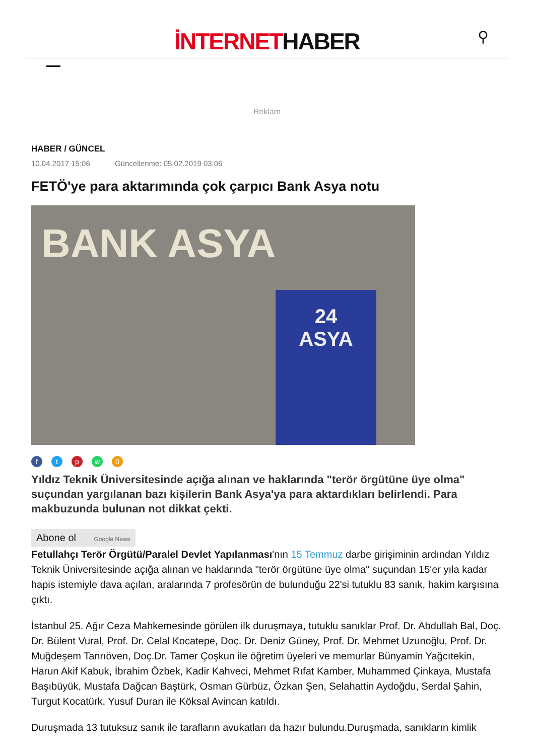İNTERNETHABER
⚲
Reklam
HABER / GÜNCEL
10.04.2017 15:06 Güncellenme: 05.02.2019 03:06
FETÖ'ye para aktarımında çok çarpıcı Bank Asya notu
BANK ASYA
24
ASYA
ftpw 0
Yıldız Teknik Üniversitesinde açığa alınan ve haklarında "terör örgütüne üye olma" suçundan yargılanan bazı kişilerin Bank Asya'ya para aktardıkları belirlendi. Para makbuzunda bulunan not dikkat çekti.
Abone ol Google News
Fetullahçı Terör Örgütü/Paralel Devlet Yapılanması'nın 15 Temmuz darbe girişiminin ardından Yıldız Teknik Üniversitesinde açığa alınan ve haklarında "terör örgütüne üye olma" suçundan 15'er yıla kadar hapis istemiyle dava açılan, aralarında 7 profesörün de bulunduğu 22'si tutuklu 83 sanık, hakim karşısına çıktı.
İstanbul 25. Ağır Ceza Mahkemesinde görülen ilk duruşmaya, tutuklu sanıklar Prof. Dr. Abdullah Bal, Doç. Dr. Bülent Vural, Prof. Dr. Celal Kocatepe, Doç. Dr. Deniz Güney, Prof. Dr. Mehmet Uzunoğlu, Prof. Dr. Muğdeşem Tanrıöven, Doç.Dr. Tamer Çoşkun ile öğretim üyeleri ve memurlar Bünyamin Yağcıtekin, Harun Akif Kabuk, İbrahim Özbek, Kadir Kahveci, Mehmet Rıfat Kamber, Muhammed Çinkaya, Mustafa Başıbüyük, Mustafa Dağcan Baştürk, Osman Gürbüz, Özkan Şen, Selahattin Aydoğdu, Serdal Şahin, Turgut Kocatürk, Yusuf Duran ile Köksal Avincan katıldı.
Duruşmada 13 tutuksuz sanık ile tarafların avukatları da hazır bulundu.Duruşmada, sanıkların kimlik